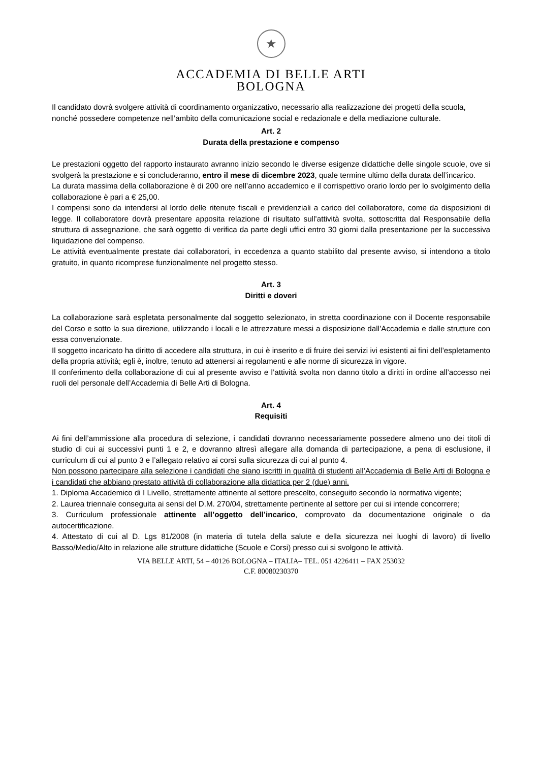★
ACCADEMIA DI BELLE ARTI
BOLOGNA
Il candidato dovrà svolgere attività di coordinamento organizzativo, necessario alla realizzazione dei progetti della scuola, nonché possedere competenze nell’ambito della comunicazione social e redazionale e della mediazione culturale.
Art. 2
Durata della prestazione e compenso
Le prestazioni oggetto del rapporto instaurato avranno inizio secondo le diverse esigenze didattiche delle singole scuole, ove si svolgerà la prestazione e si concluderanno, entro il mese di dicembre 2023, quale termine ultimo della durata dell’incarico.
La durata massima della collaborazione è di 200 ore nell’anno accademico e il corrispettivo orario lordo per lo svolgimento della collaborazione è pari a € 25,00.
I compensi sono da intendersi al lordo delle ritenute fiscali e previdenziali a carico del collaboratore, come da disposizioni di legge. Il collaboratore dovrà presentare apposita relazione di risultato sull’attività svolta, sottoscritta dal Responsabile della struttura di assegnazione, che sarà oggetto di verifica da parte degli uffici entro 30 giorni dalla presentazione per la successiva liquidazione del compenso.
Le attività eventualmente prestate dai collaboratori, in eccedenza a quanto stabilito dal presente avviso, si intendono a titolo gratuito, in quanto ricomprese funzionalmente nel progetto stesso.
Art. 3
Diritti e doveri
La collaborazione sarà espletata personalmente dal soggetto selezionato, in stretta coordinazione con il Docente responsabile del Corso e sotto la sua direzione, utilizzando i locali e le attrezzature messi a disposizione dall’Accademia e dalle strutture con essa convenzionate.
Il soggetto incaricato ha diritto di accedere alla struttura, in cui è inserito e di fruire dei servizi ivi esistenti ai fini dell’espletamento della propria attività; egli è, inoltre, tenuto ad attenersi ai regolamenti e alle norme di sicurezza in vigore.
Il conferimento della collaborazione di cui al presente avviso e l’attività svolta non danno titolo a diritti in ordine all’accesso nei ruoli del personale dell’Accademia di Belle Arti di Bologna.
Art. 4
Requisiti
Ai fini dell’ammissione alla procedura di selezione, i candidati dovranno necessariamente possedere almeno uno dei titoli di studio di cui ai successivi punti 1 e 2, e dovranno altresì allegare alla domanda di partecipazione, a pena di esclusione, il curriculum di cui al punto 3 e l’allegato relativo ai corsi sulla sicurezza di cui al punto 4.
Non possono partecipare alla selezione i candidati che siano iscritti in qualità di studenti all’Accademia di Belle Arti di Bologna e i candidati che abbiano prestato attività di collaborazione alla didattica per 2 (due) anni.
1. Diploma Accademico di I Livello, strettamente attinente al settore prescelto, conseguito secondo la normativa vigente;
2. Laurea triennale conseguita ai sensi del D.M. 270/04, strettamente pertinente al settore per cui si intende concorrere;
3. Curriculum professionale attinente all’oggetto dell’incarico, comprovato da documentazione originale o da autocertificazione.
4. Attestato di cui al D. Lgs 81/2008 (in materia di tutela della salute e della sicurezza nei luoghi di lavoro) di livello Basso/Medio/Alto in relazione alle strutture didattiche (Scuole e Corsi) presso cui si svolgono le attività.
VIA BELLE ARTI, 54 – 40126 BOLOGNA – ITALIA– TEL. 051 4226411 – FAX 253032
C.F. 80080230370